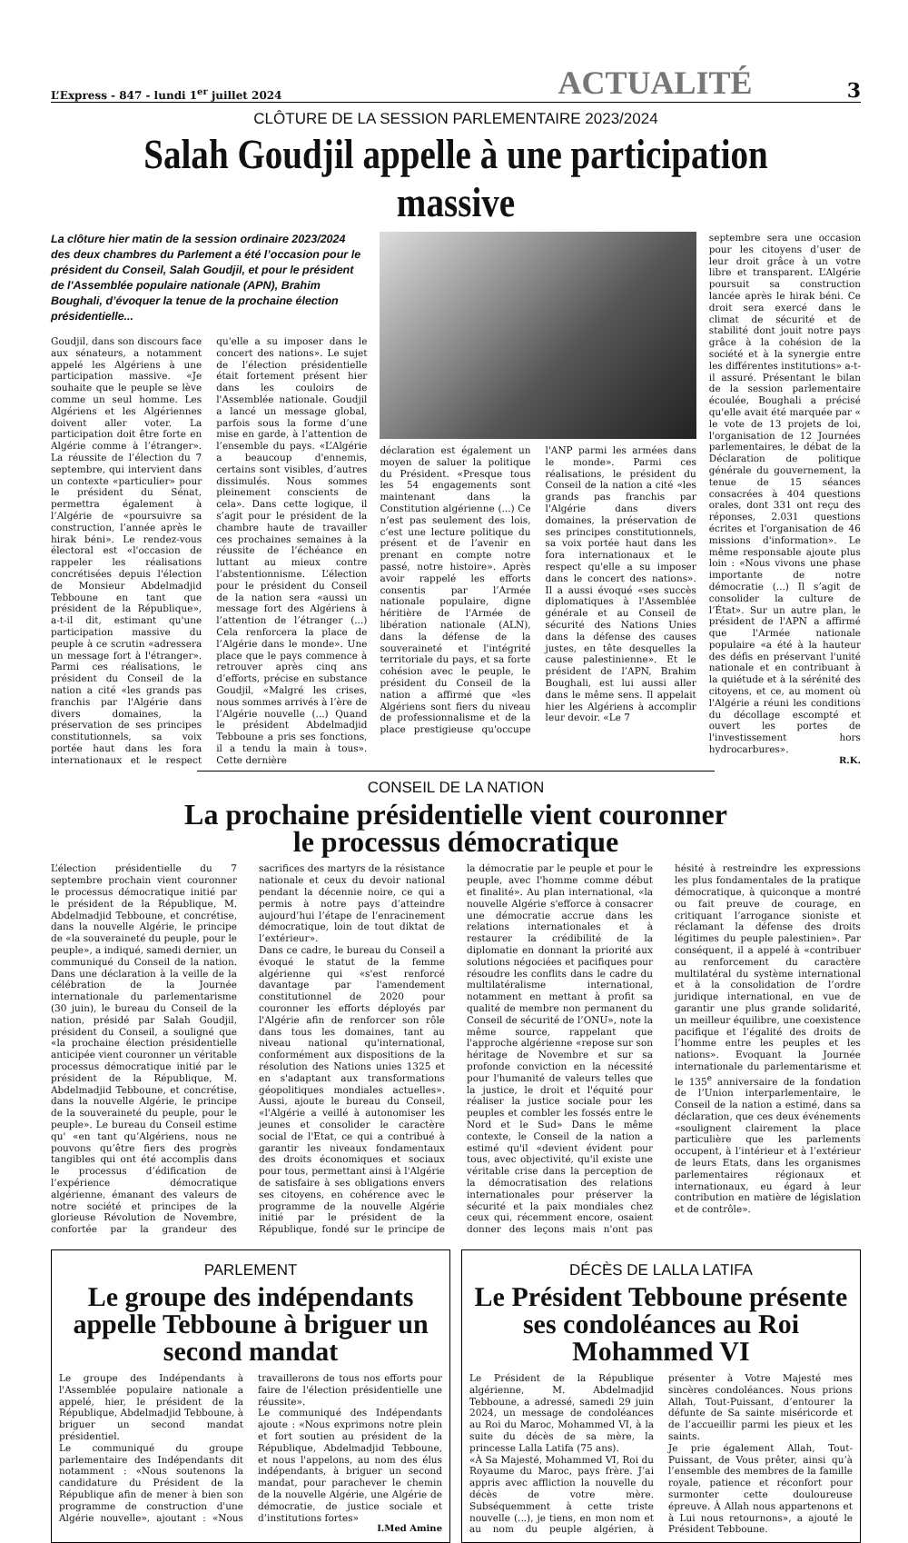L’Express - 847 - lundi 1<sup>er</sup> juillet 2024 ACTUALITÉ 3
CLÔTURE DE LA SESSION PARLEMENTAIRE 2023/2024
Salah Goudjil appelle à une participation massive
La clôture hier matin de la session ordinaire 2023/2024 des deux chambres du Parlement a été l’occasion pour le président du Conseil, Salah Goudjil, et pour le président de l'Assemblée populaire nationale (APN), Brahim Boughali, d’évoquer la tenue de la prochaine élection présidentielle...
Goudjil, dans son discours face aux sénateurs, a notamment appelé les Algériens à une participation massive. «Je souhaite que le peuple se lève comme un seul homme. Les Algériens et les Algériennes doivent aller voter. La participation doit être forte en Algérie comme à l’étranger». La réussite de l’élection du 7 septembre, qui intervient dans un contexte «particulier» pour le président du Sénat, permettra également à l’Algérie de «poursuivre sa construction, l’année après le hirak béni». Le rendez-vous électoral est «l'occasion de rappeler les réalisations concrétisées depuis l'élection de Monsieur Abdelmadjid Tebboune en tant que président de la République», a-t-il dit, estimant qu'une participation massive du peuple à ce scrutin «adressera un message fort à l'étranger». Parmi ces réalisations, le président du Conseil de la nation a cité «les grands pas franchis par l'Algérie dans divers domaines, la préservation de ses principes constitutionnels, sa voix portée haut dans les fora internationaux et le respect qu'elle a su imposer dans le concert des nations». Le sujet de l’élection présidentielle était fortement présent hier dans les couloirs de l'Assemblée nationale. Goudjil a lancé un message global, parfois sous la forme d’une mise en garde, à l’attention de l’ensemble du pays. «L’Algérie a beaucoup d'ennemis, certains sont visibles, d’autres dissimulés. Nous sommes pleinement conscients de cela». Dans cette logique, il s’agit pour le président de la chambre haute de travailler ces prochaines semaines à la réussite de l’échéance en luttant au mieux contre l’abstentionnisme. L’élection pour le président du Conseil de la nation sera «aussi un message fort des Algériens à l’attention de l’étranger (...) Cela renforcera la place de l’Algérie dans le monde». Une place que le pays commence à retrouver après cinq ans d’efforts, précise en substance Goudjil, «Malgré les crises, nous sommes arrivés à l’ère de l’Algérie nouvelle (...) Quand le président Abdelmadjid Tebboune a pris ses fonctions, il a tendu la main à tous». Cette dernière
déclaration est également un moyen de saluer la politique du Président. «Presque tous les 54 engagements sont maintenant dans la Constitution algérienne (...) Ce n’est pas seulement des lois, c’est une lecture politique du présent et de l’avenir en prenant en compte notre passé, notre histoire». Après avoir rappelé les efforts consentis par l’Armée nationale populaire, digne héritière de l'Armée de libération nationale (ALN), dans la défense de la souveraineté et l'intégrité territoriale du pays, et sa forte cohésion avec le peuple, le président du Conseil de la nation a affirmé que «les Algériens sont fiers du niveau de professionnalisme et de la place prestigieuse qu'occupe l'ANP parmi les armées dans le monde». Parmi ces réalisations, le président du Conseil de la nation a cité «les grands pas franchis par l'Algérie dans divers domaines, la préservation de ses principes constitutionnels, sa voix portée haut dans les fora internationaux et le respect qu'elle a su imposer dans le concert des nations». Il a aussi évoqué «ses succès diplomatiques à l'Assemblée générale et au Conseil de sécurité des Nations Unies dans la défense des causes justes, en tête desquelles la cause palestinienne». Et le président de l’APN, Brahim Boughali, est lui aussi aller dans le même sens. Il appelait hier les Algériens à accomplir leur devoir. «Le 7
septembre sera une occasion pour les citoyens d’user de leur droit grâce à un votre libre et transparent. L’Algérie poursuit sa construction lancée après le hirak béni. Ce droit sera exercé dans le climat de sécurité et de stabilité dont jouit notre pays grâce à la cohésion de la société et à la synergie entre les différentes institutions» a-t-il assuré. Présentant le bilan de la session parlementaire écoulée, Boughali a précisé qu'elle avait été marquée par « le vote de 13 projets de loi, l'organisation de 12 Journées parlementaires, le débat de la Déclaration de politique générale du gouvernement, la tenue de 15 séances consacrées à 404 questions orales, dont 331 ont reçu des réponses, 2.031 questions écrites et l'organisation de 46 missions d'information». Le même responsable ajoute plus loin : «Nous vivons une phase importante de notre démocratie (...) Il s’agit de consolider la culture de l’État». Sur un autre plan, le président de l'APN a affirmé que l'Armée nationale populaire «a été à la hauteur des défis en préservant l'unité nationale et en contribuant à la quiétude et à la sérénité des citoyens, et ce, au moment où l'Algérie a réuni les conditions du décollage escompté et ouvert les portes de l'investissement hors hydrocarbures».
R.K.
CONSEIL DE LA NATION
La prochaine présidentielle vient couronner
le processus démocratique
L’élection présidentielle du 7 septembre prochain vient couronner le processus démocratique initié par le président de la République, M. Abdelmadjid Tebboune, et concrétise, dans la nouvelle Algérie, le principe de «la souveraineté du peuple, pour le peuple», a indiqué, samedi dernier, un communiqué du Conseil de la nation. Dans une déclaration à la veille de la célébration de la Journée internationale du parlementarisme (30 juin), le bureau du Conseil de la nation, présidé par Salah Goudjil, président du Conseil, a souligné que «la prochaine élection présidentielle anticipée vient couronner un véritable processus démocratique initié par le président de la République, M. Abdelmadjid Tebboune, et concrétise, dans la nouvelle Algérie, le principe de la souveraineté du peuple, pour le peuple». Le bureau du Conseil estime qu' «en tant qu’Algériens, nous ne pouvons qu’être fiers des progrès tangibles qui ont été accomplis dans le processus d’édification de l’expérience démocratique algérienne, émanant des valeurs de notre société et principes de la glorieuse Révolution de Novembre, confortée par la grandeur des sacrifices des martyrs de la résistance nationale et ceux du devoir national pendant la décennie noire, ce qui a permis à notre pays d’atteindre aujourd’hui l’étape de l’enracinement démocratique, loin de tout diktat de l’extérieur».
Dans ce cadre, le bureau du Conseil a évoqué le statut de la femme algérienne qui «s'est renforcé davantage par l'amendement constitutionnel de 2020 pour couronner les efforts déployés par l'Algérie afin de renforcer son rôle dans tous les domaines, tant au niveau national qu'international, conformément aux dispositions de la résolution des Nations unies 1325 et en s'adaptant aux transformations géopolitiques mondiales actuelles». Aussi, ajoute le bureau du Conseil, «l'Algérie a veillé à autonomiser les jeunes et consolider le caractère social de l'Etat, ce qui a contribué à garantir les niveaux fondamentaux des droits économiques et sociaux pour tous, permettant ainsi à l'Algérie de satisfaire à ses obligations envers ses citoyens, en cohérence avec le programme de la nouvelle Algérie initié par le président de la République, fondé sur le principe de la démocratie par le peuple et pour le peuple, avec l'homme comme début et finalité». Au plan international, «la nouvelle Algérie s'efforce à consacrer une démocratie accrue dans les relations internationales et à restaurer la crédibilité de la diplomatie en donnant la priorité aux solutions négociées et pacifiques pour résoudre les conflits dans le cadre du multilatéralisme international, notamment en mettant à profit sa qualité de membre non permanent du Conseil de sécurité de l’ONU», note la même source, rappelant que l'approche algérienne «repose sur son héritage de Novembre et sur sa profonde conviction en la nécessité pour l'humanité de valeurs telles que la justice, le droit et l'équité pour réaliser la justice sociale pour les peuples et combler les fossés entre le Nord et le Sud» Dans le même contexte, le Conseil de la nation a estimé qu'il «devient évident pour tous, avec objectivité, qu'il existe une véritable crise dans la perception de la démocratisation des relations internationales pour préserver la sécurité et la paix mondiales chez ceux qui, récemment encore, osaient donner des leçons mais n'ont pas hésité à restreindre les expressions les plus fondamentales de la pratique démocratique, à quiconque a montré ou fait preuve de courage, en critiquant l’arrogance sioniste et réclamant la défense des droits légitimes du peuple palestinien». Par conséquent, il a appelé à «contribuer au renforcement du caractère multilatéral du système international et à la consolidation de l’ordre juridique international, en vue de garantir une plus grande solidarité, un meilleur équilibre, une coexistence pacifique et l’égalité des droits de l’homme entre les peuples et les nations». Evoquant la Journée internationale du parlementarisme et le 135<sup>e</sup> anniversaire de la fondation de l’Union interparlementaire, le Conseil de la nation a estimé, dans sa déclaration, que ces deux événements «soulignent clairement la place particulière que les parlements occupent, à l’intérieur et à l’extérieur de leurs Etats, dans les organismes parlementaires régionaux et internationaux, eu égard à leur contribution en matière de législation et de contrôle».
PARLEMENT
Le groupe des indépendants appelle Tebboune à briguer un second mandat
Le groupe des Indépendants à l'Assemblée populaire nationale a appelé, hier, le président de la République, Abdelmadjid Tebboune, à briguer un second mandat présidentiel.
Le communiqué du groupe parlementaire des Indépendants dit notamment : «Nous soutenons la candidature du Président de la République afin de mener à bien son programme de construction d'une Algérie nouvelle», ajoutant : «Nous travaillerons de tous nos efforts pour faire de l'élection présidentielle une réussite».
Le communiqué des Indépendants ajoute : «Nous exprimons notre plein et fort soutien au président de la République, Abdelmadjid Tebboune, et nous l'appelons, au nom des élus indépendants, à briguer un second mandat, pour parachever le chemin de la nouvelle Algérie, une Algérie de démocratie, de justice sociale et d’institutions fortes»
I.Med Amine
DÉCÈS DE LALLA LATIFA
Le Président Tebboune présente ses condoléances au Roi Mohammed VI
Le Président de la République algérienne, M. Abdelmadjid Tebboune, a adressé, samedi 29 juin 2024, un message de condoléances au Roi du Maroc, Mohammed VI, à la suite du décès de sa mère, la princesse Lalla Latifa (75 ans).
«À Sa Majesté, Mohammed VI, Roi du Royaume du Maroc, pays frère. J’ai appris avec affliction la nouvelle du décès de votre mère. Subséquemment à cette triste nouvelle (...), je tiens, en mon nom et au nom du peuple algérien, à présenter à Votre Majesté mes sincères condoléances. Nous prions Allah, Tout-Puissant, d’entourer la défunte de Sa sainte miséricorde et de l’accueillir parmi les pieux et les saints.
Je prie également Allah, Tout-Puissant, de Vous prêter, ainsi qu’à l’ensemble des membres de la famille royale, patience et réconfort pour surmonter cette douloureuse épreuve. À Allah nous appartenons et à Lui nous retournons», a ajouté le Président Tebboune.